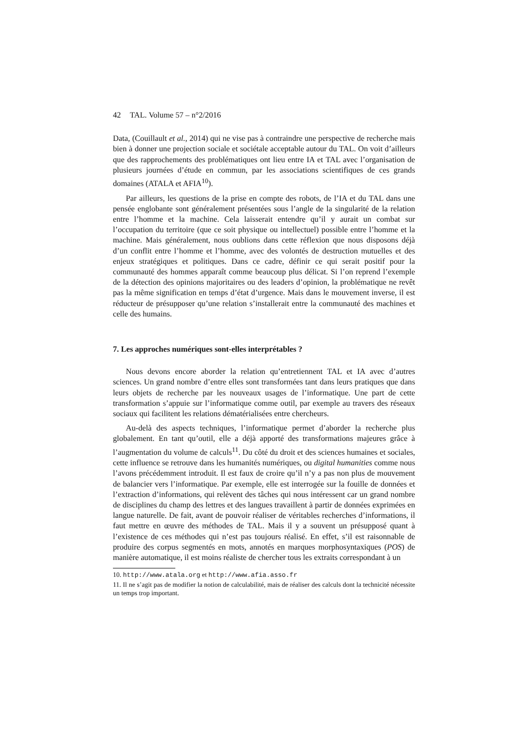42 TAL. Volume 57 – n°2/2016
Data, (Couillault et al., 2014) qui ne vise pas à contraindre une perspective de recherche mais bien à donner une projection sociale et sociétale acceptable autour du TAL. On voit d’ailleurs que des rapprochements des problématiques ont lieu entre IA et TAL avec l’organisation de plusieurs journées d’étude en commun, par les associations scientifiques de ces grands domaines (ATALA et AFIA<sup>10</sup>).
Par ailleurs, les questions de la prise en compte des robots, de l’IA et du TAL dans une pensée englobante sont généralement présentées sous l’angle de la singularité de la relation entre l’homme et la machine. Cela laisserait entendre qu’il y aurait un combat sur l’occupation du territoire (que ce soit physique ou intellectuel) possible entre l’homme et la machine. Mais généralement, nous oublions dans cette réflexion que nous disposons déjà d’un conflit entre l’homme et l’homme, avec des volontés de destruction mutuelles et des enjeux stratégiques et politiques. Dans ce cadre, définir ce qui serait positif pour la communauté des hommes apparaît comme beaucoup plus délicat. Si l’on reprend l’exemple de la détection des opinions majoritaires ou des leaders d’opinion, la problématique ne revêt pas la même signification en temps d’état d’urgence. Mais dans le mouvement inverse, il est réducteur de présupposer qu’une relation s’installerait entre la communauté des machines et celle des humains.
7. Les approches numériques sont-elles interprétables ?
Nous devons encore aborder la relation qu’entretiennent TAL et IA avec d’autres sciences. Un grand nombre d’entre elles sont transformées tant dans leurs pratiques que dans leurs objets de recherche par les nouveaux usages de l’informatique. Une part de cette transformation s’appuie sur l’informatique comme outil, par exemple au travers des réseaux sociaux qui facilitent les relations dématérialisées entre chercheurs.
Au-delà des aspects techniques, l’informatique permet d’aborder la recherche plus globalement. En tant qu’outil, elle a déjà apporté des transformations majeures grâce à l’augmentation du volume de calculs<sup>11</sup>. Du côté du droit et des sciences humaines et sociales, cette influence se retrouve dans les humanités numériques, ou digital humanities comme nous l’avons précédemment introduit. Il est faux de croire qu’il n’y a pas non plus de mouvement de balancier vers l’informatique. Par exemple, elle est interrogée sur la fouille de données et l’extraction d’informations, qui relèvent des tâches qui nous intéressent car un grand nombre de disciplines du champ des lettres et des langues travaillent à partir de données exprimées en langue naturelle. De fait, avant de pouvoir réaliser de véritables recherches d’informations, il faut mettre en œuvre des méthodes de TAL. Mais il y a souvent un présupposé quant à l’existence de ces méthodes qui n’est pas toujours réalisé. En effet, s’il est raisonnable de produire des corpus segmentés en mots, annotés en marques morphosyntaxiques (POS) de manière automatique, il est moins réaliste de chercher tous les extraits correspondant à un
10. http://www.atala.org et http://www.afia.asso.fr
11. Il ne s’agit pas de modifier la notion de calculabilité, mais de réaliser des calculs dont la technicité nécessite un temps trop important.